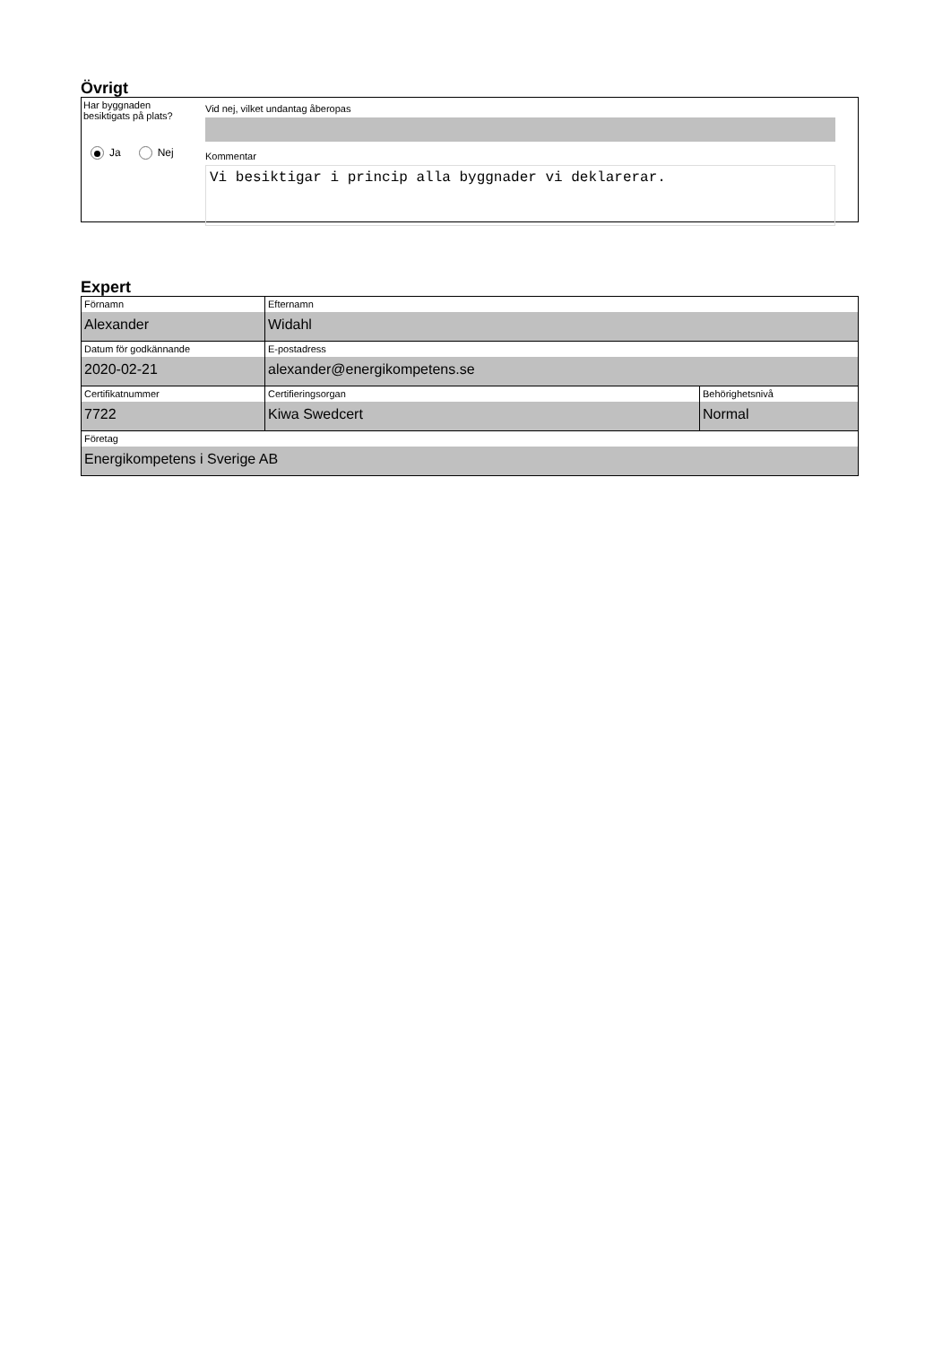Övrigt
Har byggnaden
besiktigats på plats?
Ja Nej
Vid nej, vilket undantag åberopas
Kommentar
Vi besiktigar i princip alla byggnader vi deklarerar.
Expert
| Förnamn Alexander | Efternamn Widahl | |
| Datum för godkännande 2020-02-21 | E-postadress alexander@energikompetens.se | |
| Certifikatnummer 7722 | Certifieringsorgan Kiwa Swedcert | Behörighetsnivå Normal |
| Företag Energikompetens i Sverige AB | | |